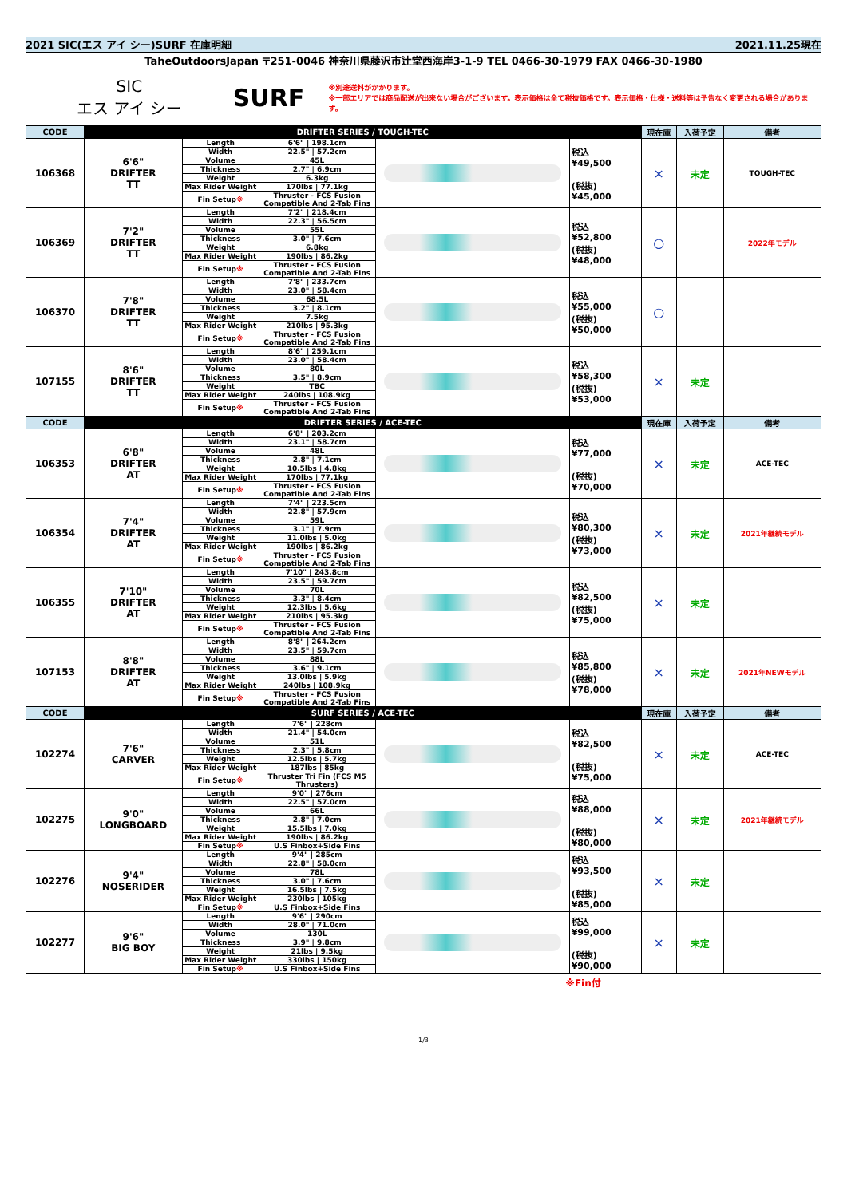2021 SIC(エス アイ シー)SURF 在庫明細 2021.11.25現在
TaheOutdoorsJapan 〒251-0046 神奈川県藤沢市辻堂西海岸3-1-9 TEL 0466-30-1979 FAX 0466-30-1980
SIC
エス アイ シー
SURF
※別途送料がかかります。
※一部エリアでは商品配送が出来ない場合がございます。表示価格は全て税抜価格です。表示価格・仕様・送料等は予告なく変更される場合があります。
| CODE | DRIFTER SERIES / TOUGH-TEC | | | | | 現在庫 | 入荷予定 | 備考 |
| --- | --- | --- | --- | --- | --- | --- | --- | --- |
| 106368 | 6'6" DRIFTER TT | Length | 6'6" / 198.1cm | | 税込 ¥49,500 (税抜) ¥45,000 | × | 未定 | TOUGH-TEC |
| | | Width | 22.5" / 57.2cm | | | | | |
| | | Volume | 45L | | | | | |
| | | Thickness | 2.7" / 6.9cm | | | | | |
| | | Weight | 6.3kg | | | | | |
| | | Max Rider Weight | 170lbs / 77.1kg | | | | | |
| | | Fin Setup ※ | Thruster - FCS Fusion Compatible And 2-Tab Fins | | | | | |
| 106369 | 7'2" DRIFTER TT | Length | 7'2" / 218.4cm | | 税込 ¥52,800 (税抜) ¥48,000 | ○ | | 2022年モデル |
| | | Width | 22.3" / 56.5cm | | | | | |
| | | Volume | 55L | | | | | |
| | | Thickness | 3.0" / 7.6cm | | | | | |
| | | Weight | 6.8kg | | | | | |
| | | Max Rider Weight | 190lbs / 86.2kg | | | | | |
| | | Fin Setup ※ | Thruster - FCS Fusion Compatible And 2-Tab Fins | | | | | |
| 106370 | 7'8" DRIFTER TT | Length | 7'8" / 233.7cm | | 税込 ¥55,000 (税抜) ¥50,000 | ○ | | |
| | | Width | 23.0" / 58.4cm | | | | | |
| | | Volume | 68.5L | | | | | |
| | | Thickness | 3.2" / 8.1cm | | | | | |
| | | Weight | 7.5kg | | | | | |
| | | Max Rider Weight | 210lbs / 95.3kg | | | | | |
| | | Fin Setup ※ | Thruster - FCS Fusion Compatible And 2-Tab Fins | | | | | |
| 107155 | 8'6" DRIFTER TT | Length | 8'6" / 259.1cm | | 税込 ¥58,300 (税抜) ¥53,000 | × | 未定 | |
| | | Width | 23.0" / 58.4cm | | | | | |
| | | Volume | 80L | | | | | |
| | | Thickness | 3.5" / 8.9cm | | | | | |
| | | Weight | TBC | | | | | |
| | | Max Rider Weight | 240lbs / 108.9kg | | | | | |
| | | Fin Setup ※ | Thruster - FCS Fusion Compatible And 2-Tab Fins | | | | | |
| CODE | DRIFTER SERIES / ACE-TEC | | | | | 現在庫 | 入荷予定 | 備考 |
| 106353 | 6'8" DRIFTER AT | Length | 6'8" / 203.2cm | | 税込 ¥77,000 (税抜) ¥70,000 | × | 未定 | ACE-TEC |
| | | Width | 23.1" / 58.7cm | | | | | |
| | | Volume | 48L | | | | | |
| | | Thickness | 2.8" / 7.1cm | | | | | |
| | | Weight | 10.5lbs / 4.8kg | | | | | |
| | | Max Rider Weight | 170lbs / 77.1kg | | | | | |
| | | Fin Setup ※ | Thruster - FCS Fusion Compatible And 2-Tab Fins | | | | | |
| 106354 | 7'4" DRIFTER AT | Length | 7'4" / 223.5cm | | 税込 ¥80,300 (税抜) ¥73,000 | × | 未定 | 2021年継続モデル |
| | | Width | 22.8" / 57.9cm | | | | | |
| | | Volume | 59L | | | | | |
| | | Thickness | 3.1" / 7.9cm | | | | | |
| | | Weight | 11.0lbs / 5.0kg | | | | | |
| | | Max Rider Weight | 190lbs / 86.2kg | | | | | |
| | | Fin Setup ※ | Thruster - FCS Fusion Compatible And 2-Tab Fins | | | | | |
| 106355 | 7'10" DRIFTER AT | Length | 7'10" / 243.8cm | | 税込 ¥82,500 (税抜) ¥75,000 | × | 未定 | |
| | | Width | 23.5" / 59.7cm | | | | | |
| | | Volume | 70L | | | | | |
| | | Thickness | 3.3" / 8.4cm | | | | | |
| | | Weight | 12.3lbs / 5.6kg | | | | | |
| | | Max Rider Weight | 210lbs / 95.3kg | | | | | |
| | | Fin Setup ※ | Thruster - FCS Fusion Compatible And 2-Tab Fins | | | | | |
| 107153 | 8'8" DRIFTER AT | Length | 8'8" / 264.2cm | | 税込 ¥85,800 (税抜) ¥78,000 | × | 未定 | 2021年NEWモデル |
| | | Width | 23.5" / 59.7cm | | | | | |
| | | Volume | 88L | | | | | |
| | | Thickness | 3.6" / 9.1cm | | | | | |
| | | Weight | 13.0lbs / 5.9kg | | | | | |
| | | Max Rider Weight | 240lbs / 108.9kg | | | | | |
| | | Fin Setup ※ | Thruster - FCS Fusion Compatible And 2-Tab Fins | | | | | |
| CODE | SURF SERIES / ACE-TEC | | | | | 現在庫 | 入荷予定 | 備考 |
| 102274 | 7'6" CARVER | Length | 7'6" / 228cm | | 税込 ¥82,500 (税抜) ¥75,000 | × | 未定 | ACE-TEC |
| | | Width | 21.4" / 54.0cm | | | | | |
| | | Volume | 51L | | | | | |
| | | Thickness | 2.3" / 5.8cm | | | | | |
| | | Weight | 12.5lbs / 5.7kg | | | | | |
| | | Max Rider Weight | 187lbs / 85kg | | | | | |
| | | Fin Setup ※ | Thruster Tri Fin (FCS M5 Thrusters) | | | | | |
| 102275 | 9'0" LONGBOARD | Length | 9'0" / 276cm | | 税込 ¥88,000 (税抜) ¥80,000 | × | 未定 | 2021年継続モデル |
| | | Width | 22.5" / 57.0cm | | | | | |
| | | Volume | 66L | | | | | |
| | | Thickness | 2.8" / 7.0cm | | | | | |
| | | Weight | 15.5lbs / 7.0kg | | | | | |
| | | Max Rider Weight | 190lbs / 86.2kg | | | | | |
| | | Fin Setup ※ | U.S Finbox+Side Fins | | | | | |
| 102276 | 9'4" NOSERIDER | Length | 9'4" / 285cm | | 税込 ¥93,500 (税抜) ¥85,000 | × | 未定 | |
| | | Width | 22.8" / 58.0cm | | | | | |
| | | Volume | 78L | | | | | |
| | | Thickness | 3.0" / 7.6cm | | | | | |
| | | Weight | 16.5lbs / 7.5kg | | | | | |
| | | Max Rider Weight | 230lbs / 105kg | | | | | |
| | | Fin Setup ※ | U.S Finbox+Side Fins | | | | | |
| 102277 | 9'6" BIG BOY | Length | 9'6" / 290cm | | 税込 ¥99,000 (税抜) ¥90,000 | × | 未定 | |
| | | Width | 28.0" / 71.0cm | | | | | |
| | | Volume | 130L | | | | | |
| | | Thickness | 3.9" / 9.8cm | | | | | |
| | | Weight | 21lbs / 9.5kg | | | | | |
| | | Max Rider Weight | 330lbs / 150kg | | | | | |
| | | Fin Setup ※ | U.S Finbox+Side Fins | | | | | |
※Fin付
1/3